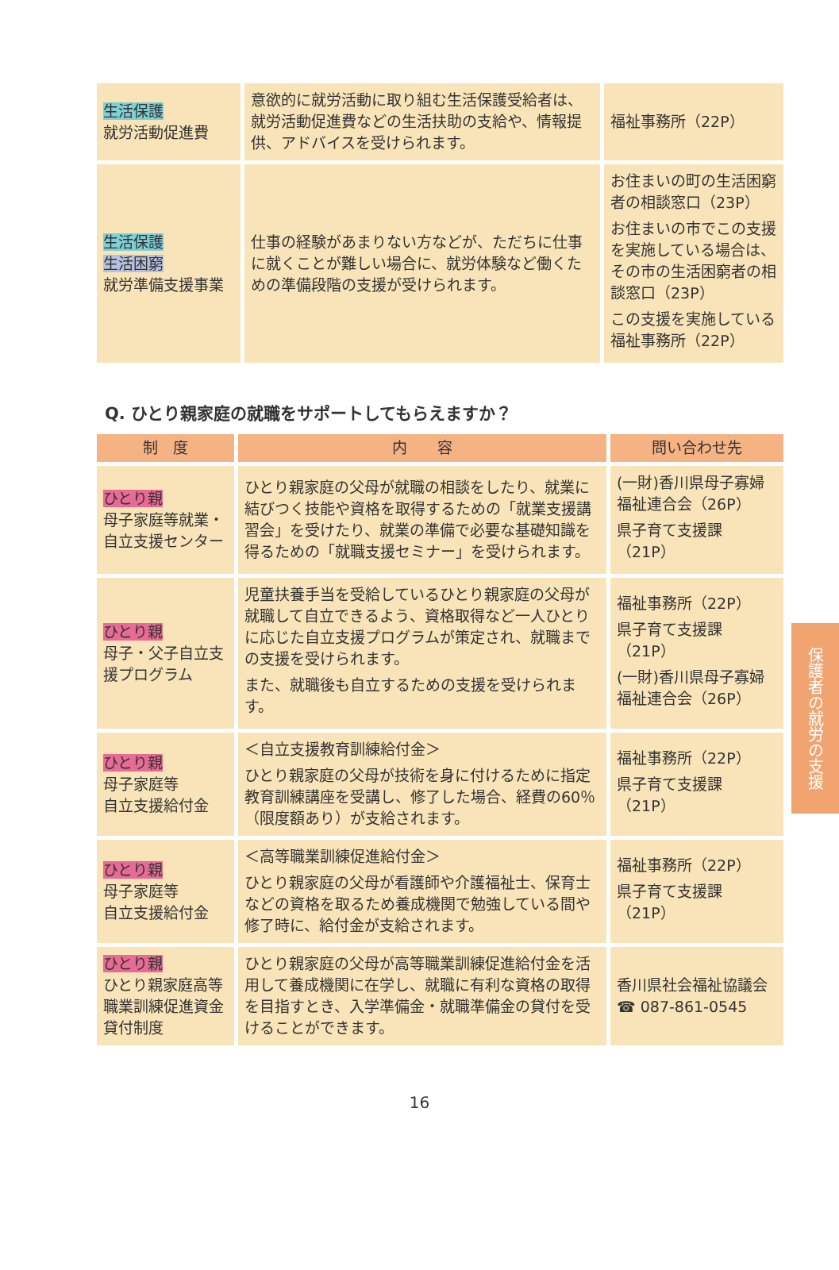| 生活保護 就労活動促進費 | 意欲的に就労活動に取り組む生活保護受給者は、就労活動促進費などの生活扶助の支給や、情報提供、アドバイスを受けられます。 | 福祉事務所（22P） |
| 生活保護 生活困窮 就労準備支援事業 | 仕事の経験があまりない方などが、ただちに仕事に就くことが難しい場合に、就労体験など働くための準備段階の支援が受けられます。 | お住まいの町の生活困窮者の相談窓口（23P） お住まいの市でこの支援を実施している場合は、その市の生活困窮者の相談窓口（23P） この支援を実施している福祉事務所（22P） |
Q. ひとり親家庭の就職をサポートしてもらえますか？
| 制 度 | 内 容 | 問い合わせ先 |
| --- | --- | --- |
| ひとり親 母子家庭等就業・自立支援センター | ひとり親家庭の父母が就職の相談をしたり、就業に結びつく技能や資格を取得するための「就業支援講習会」を受けたり、就業の準備で必要な基礎知識を得るための「就職支援セミナー」を受けられます。 | (一財)香川県母子寡婦福祉連合会（26P） 県子育て支援課（21P） |
| ひとり親 母子・父子自立支援プログラム | 児童扶養手当を受給しているひとり親家庭の父母が就職して自立できるよう、資格取得など一人ひとりに応じた自立支援プログラムが策定され、就職までの支援を受けられます。 また、就職後も自立するための支援を受けられます。 | 福祉事務所（22P） 県子育て支援課（21P） (一財)香川県母子寡婦福祉連合会（26P） |
| ひとり親 母子家庭等 自立支援給付金 | ＜自立支援教育訓練給付金＞ ひとり親家庭の父母が技術を身に付けるために指定教育訓練講座を受講し、修了した場合、経費の60％（限度額あり）が支給されます。 | 福祉事務所（22P） 県子育て支援課（21P） |
| ひとり親 母子家庭等 自立支援給付金 | ＜高等職業訓練促進給付金＞ ひとり親家庭の父母が看護師や介護福祉士、保育士などの資格を取るため養成機関で勉強している間や修了時に、給付金が支給されます。 | 福祉事務所（22P） 県子育て支援課（21P） |
| ひとり親 ひとり親家庭高等職業訓練促進資金貸付制度 | ひとり親家庭の父母が高等職業訓練促進給付金を活用して養成機関に在学し、就職に有利な資格の取得を目指すとき、入学準備金・就職準備金の貸付を受けることができます。 | 香川県社会福祉協議会 ☎ 087-861-0545 |
保護者の就労の支援
16